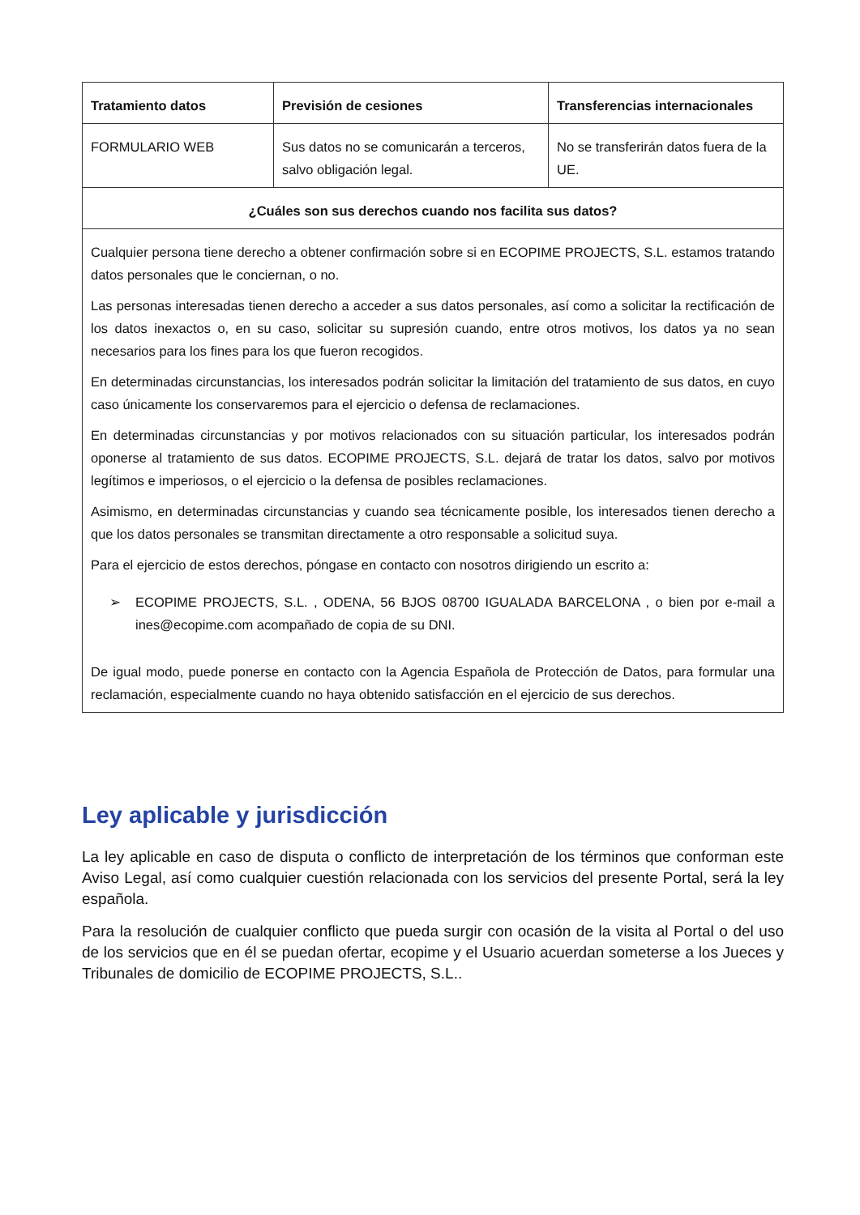| Tratamiento datos | Previsión de cesiones | Transferencias internacionales |
| --- | --- | --- |
| FORMULARIO WEB | Sus datos no se comunicarán a terceros, salvo obligación legal. | No se transferirán datos fuera de la UE. |
| ¿Cuáles son sus derechos cuando nos facilita sus datos? | | |
| Cualquier persona tiene derecho a obtener confirmación sobre si en ECOPIME PROJECTS, S.L. estamos tratando datos personales que le conciernan, o no. Las personas interesadas tienen derecho a acceder a sus datos personales, así como a solicitar la rectificación de los datos inexactos o, en su caso, solicitar su supresión cuando, entre otros motivos, los datos ya no sean necesarios para los fines para los que fueron recogidos. En determinadas circunstancias, los interesados podrán solicitar la limitación del tratamiento de sus datos, en cuyo caso únicamente los conservaremos para el ejercicio o defensa de reclamaciones. En determinadas circunstancias y por motivos relacionados con su situación particular, los interesados podrán oponerse al tratamiento de sus datos. ECOPIME PROJECTS, S.L. dejará de tratar los datos, salvo por motivos legítimos e imperiosos, o el ejercicio o la defensa de posibles reclamaciones. Asimismo, en determinadas circunstancias y cuando sea técnicamente posible, los interesados tienen derecho a que los datos personales se transmitan directamente a otro responsable a solicitud suya. Para el ejercicio de estos derechos, póngase en contacto con nosotros dirigiendo un escrito a: ➢ ECOPIME PROJECTS, S.L. , ODENA, 56 BJOS 08700 IGUALADA BARCELONA , o bien por e-mail a ines@ecopime.com acompañado de copia de su DNI. De igual modo, puede ponerse en contacto con la Agencia Española de Protección de Datos, para formular una reclamación, especialmente cuando no haya obtenido satisfacción en el ejercicio de sus derechos. | | |
Ley aplicable y jurisdicción
La ley aplicable en caso de disputa o conflicto de interpretación de los términos que conforman este Aviso Legal, así como cualquier cuestión relacionada con los servicios del presente Portal, será la ley española.
Para la resolución de cualquier conflicto que pueda surgir con ocasión de la visita al Portal o del uso de los servicios que en él se puedan ofertar, ecopime y el Usuario acuerdan someterse a los Jueces y Tribunales de domicilio de ECOPIME PROJECTS, S.L..